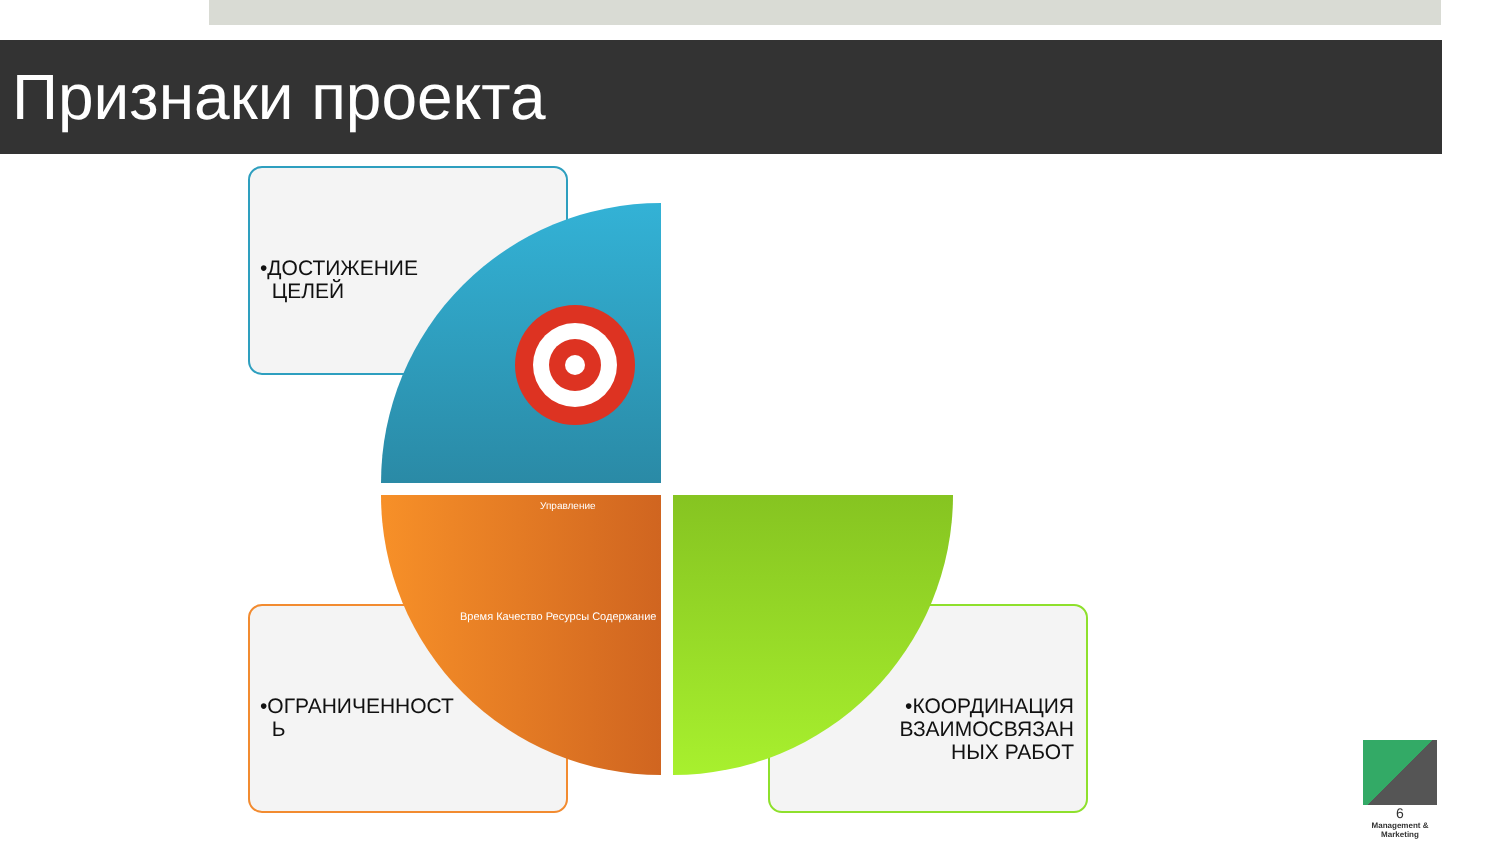Признаки проекта
•ДОСТИЖЕНИЕ
ЦЕЛЕЙ
Управление
Время Качество Ресурсы Содержание
•ОГРАНИЧЕННОСТ
Ь
•КООРДИНАЦИЯ ВЗАИМОСВЯЗАН НЫХ РАБОТ
6
Management & Marketing